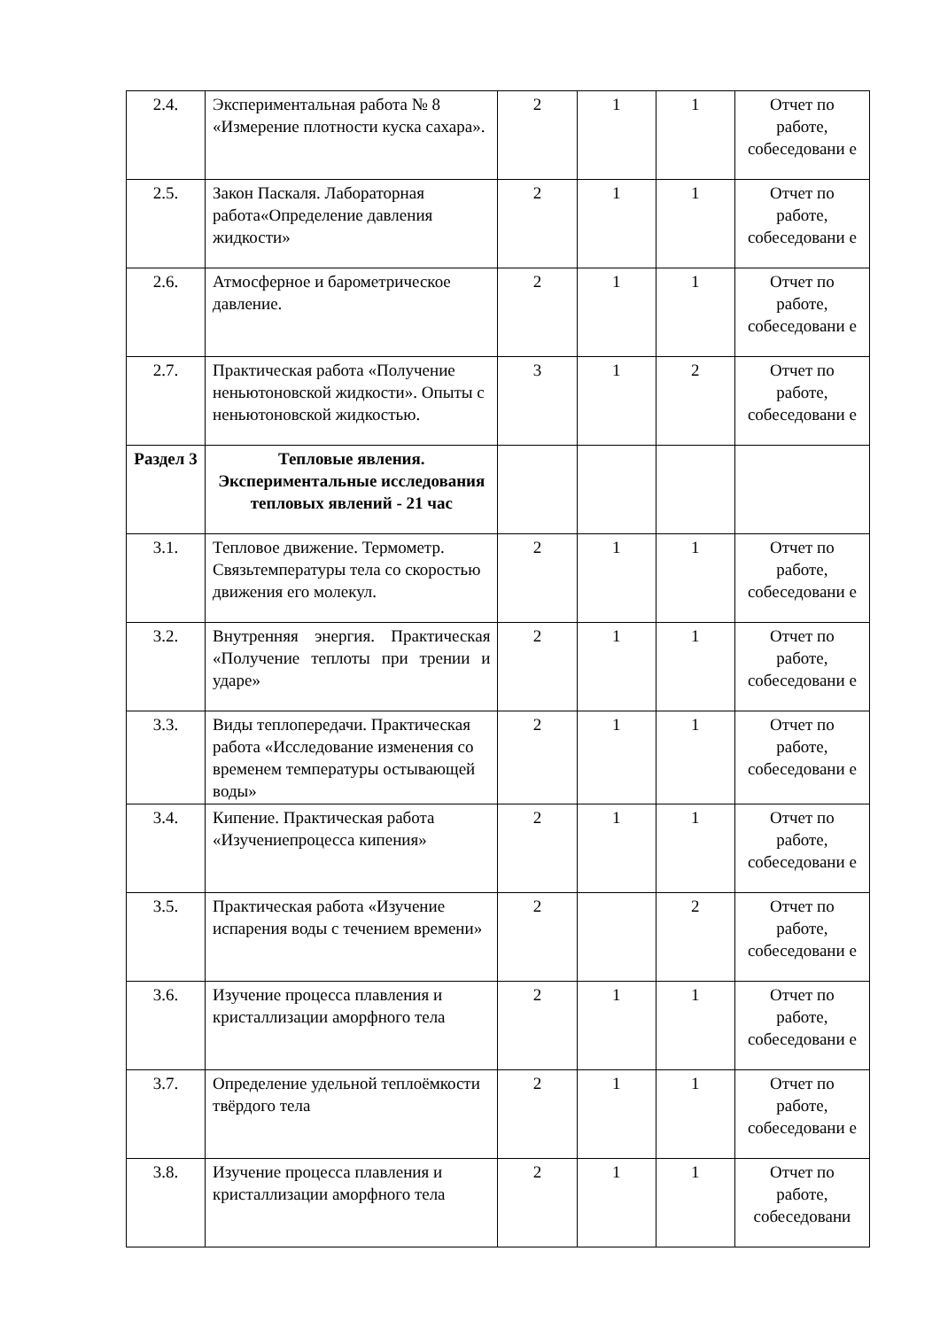| 2.4. | Экспериментальная работа № 8 «Измерение плотности куска сахара». | 2 | 1 | 1 | Отчет по работе, собеседовани е |
| 2.5. | Закон Паскаля. Лабораторная работа«Определение давления жидкости» | 2 | 1 | 1 | Отчет по работе, собеседовани е |
| 2.6. | Атмосферное и барометрическое давление. | 2 | 1 | 1 | Отчет по работе, собеседовани е |
| 2.7. | Практическая работа «Получение неньютоновской жидкости». Опыты с неньютоновской жидкостью. | 3 | 1 | 2 | Отчет по работе, собеседовани е |
| Раздел 3 | Тепловые явления. Экспериментальные исследования тепловых явлений - 21 час | | | | |
| 3.1. | Тепловое движение. Термометр. Связьтемпературы тела со скоростью движения его молекул. | 2 | 1 | 1 | Отчет по работе, собеседовани е |
| 3.2. | Внутренняя энергия. Практическая «Получение теплоты при трении и ударе» | 2 | 1 | 1 | Отчет по работе, собеседовани е |
| 3.3. | Виды теплопередачи. Практическая работа «Исследование изменения со временем температуры остывающей воды» | 2 | 1 | 1 | Отчет по работе, собеседовани е |
| 3.4. | Кипение. Практическая работа «Изучениепроцесса кипения» | 2 | 1 | 1 | Отчет по работе, собеседовани е |
| 3.5. | Практическая работа «Изучение испарения воды с течением времени» | 2 | | 2 | Отчет по работе, собеседовани е |
| 3.6. | Изучение процесса плавления и кристаллизации аморфного тела | 2 | 1 | 1 | Отчет по работе, собеседовани е |
| 3.7. | Определение удельной теплоёмкости твёрдого тела | 2 | 1 | 1 | Отчет по работе, собеседовани е |
| 3.8. | Изучение процесса плавления и кристаллизации аморфного тела | 2 | 1 | 1 | Отчет по работе, собеседовани |